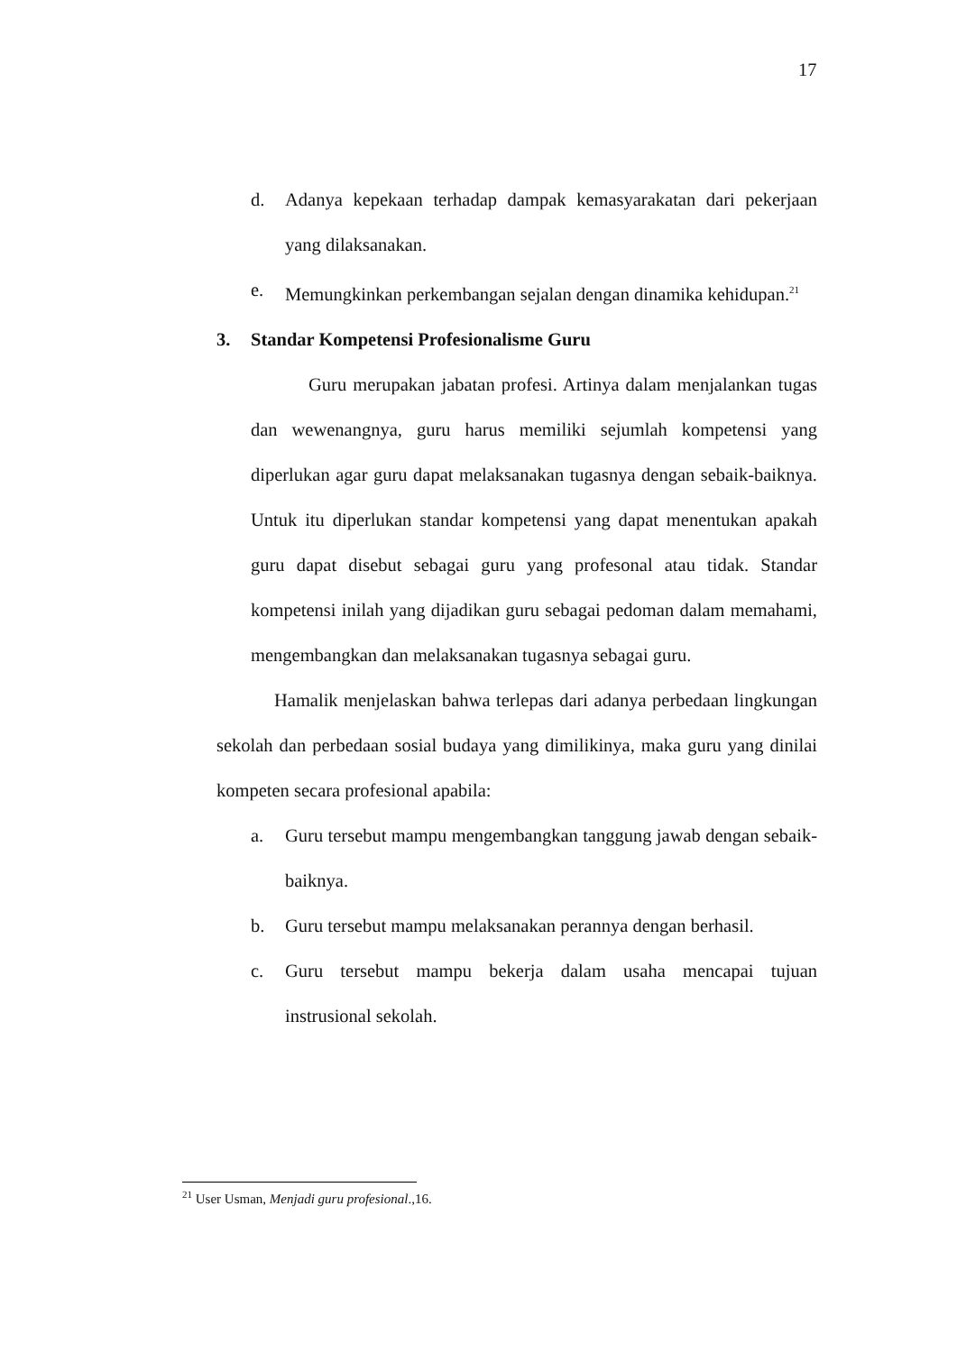17
d. Adanya kepekaan terhadap dampak kemasyarakatan dari pekerjaan yang dilaksanakan.
e. Memungkinkan perkembangan sejalan dengan dinamika kehidupan.<sup>21</sup>
3. Standar Kompetensi Profesionalisme Guru
Guru merupakan jabatan profesi. Artinya dalam menjalankan tugas dan wewenangnya, guru harus memiliki sejumlah kompetensi yang diperlukan agar guru dapat melaksanakan tugasnya dengan sebaik-baiknya. Untuk itu diperlukan standar kompetensi yang dapat menentukan apakah guru dapat disebut sebagai guru yang profesonal atau tidak. Standar kompetensi inilah yang dijadikan guru sebagai pedoman dalam memahami, mengembangkan dan melaksanakan tugasnya sebagai guru.
Hamalik menjelaskan bahwa terlepas dari adanya perbedaan lingkungan sekolah dan perbedaan sosial budaya yang dimilikinya, maka guru yang dinilai kompeten secara profesional apabila:
a. Guru tersebut mampu mengembangkan tanggung jawab dengan sebaik-baiknya.
b. Guru tersebut mampu melaksanakan perannya dengan berhasil.
c. Guru tersebut mampu bekerja dalam usaha mencapai tujuan instrusional sekolah.
<sup>21</sup> User Usman, Menjadi guru profesional.,16.